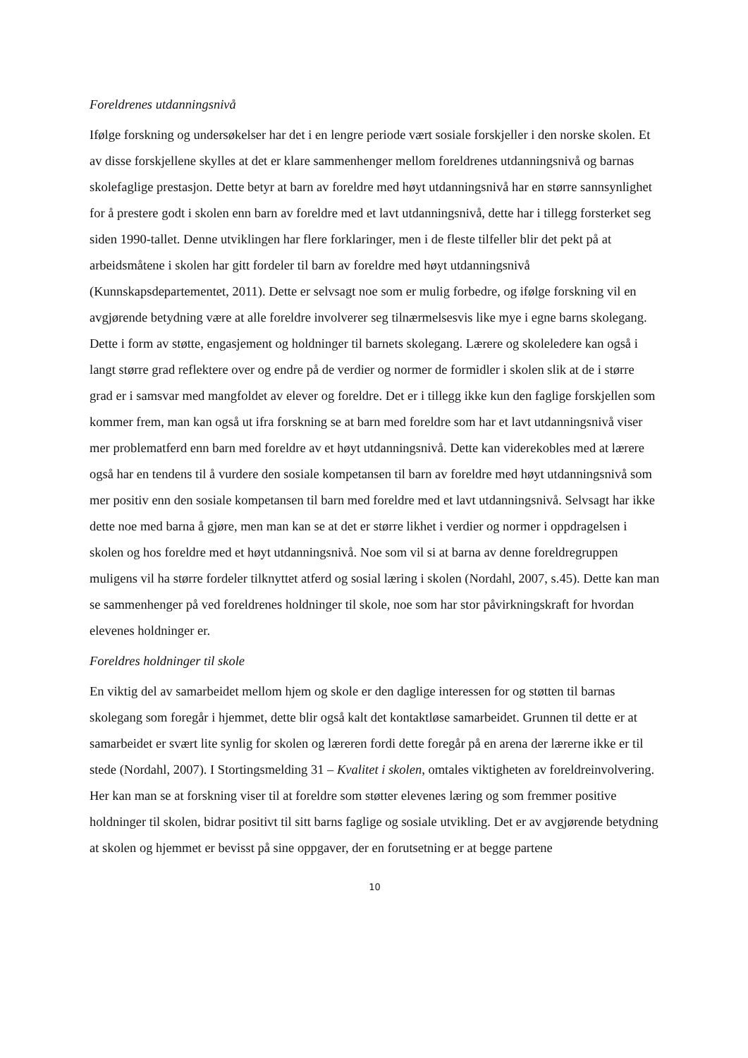Foreldrenes utdanningsnivå
Ifølge forskning og undersøkelser har det i en lengre periode vært sosiale forskjeller i den norske skolen. Et av disse forskjellene skylles at det er klare sammenhenger mellom foreldrenes utdanningsnivå og barnas skolefaglige prestasjon. Dette betyr at barn av foreldre med høyt utdanningsnivå har en større sannsynlighet for å prestere godt i skolen enn barn av foreldre med et lavt utdanningsnivå, dette har i tillegg forsterket seg siden 1990-tallet. Denne utviklingen har flere forklaringer, men i de fleste tilfeller blir det pekt på at arbeidsmåtene i skolen har gitt fordeler til barn av foreldre med høyt utdanningsnivå (Kunnskapsdepartementet, 2011). Dette er selvsagt noe som er mulig forbedre, og ifølge forskning vil en avgjørende betydning være at alle foreldre involverer seg tilnærmelsesvis like mye i egne barns skolegang. Dette i form av støtte, engasjement og holdninger til barnets skolegang. Lærere og skoleledere kan også i langt større grad reflektere over og endre på de verdier og normer de formidler i skolen slik at de i større grad er i samsvar med mangfoldet av elever og foreldre. Det er i tillegg ikke kun den faglige forskjellen som kommer frem, man kan også ut ifra forskning se at barn med foreldre som har et lavt utdanningsnivå viser mer problematferd enn barn med foreldre av et høyt utdanningsnivå. Dette kan viderekobles med at lærere også har en tendens til å vurdere den sosiale kompetansen til barn av foreldre med høyt utdanningsnivå som mer positiv enn den sosiale kompetansen til barn med foreldre med et lavt utdanningsnivå. Selvsagt har ikke dette noe med barna å gjøre, men man kan se at det er større likhet i verdier og normer i oppdragelsen i skolen og hos foreldre med et høyt utdanningsnivå. Noe som vil si at barna av denne foreldregruppen muligens vil ha større fordeler tilknyttet atferd og sosial læring i skolen (Nordahl, 2007, s.45). Dette kan man se sammenhenger på ved foreldrenes holdninger til skole, noe som har stor påvirkningskraft for hvordan elevenes holdninger er.
Foreldres holdninger til skole
En viktig del av samarbeidet mellom hjem og skole er den daglige interessen for og støtten til barnas skolegang som foregår i hjemmet, dette blir også kalt det kontaktløse samarbeidet. Grunnen til dette er at samarbeidet er svært lite synlig for skolen og læreren fordi dette foregår på en arena der lærerne ikke er til stede (Nordahl, 2007). I Stortingsmelding 31 – Kvalitet i skolen, omtales viktigheten av foreldreinvolvering. Her kan man se at forskning viser til at foreldre som støtter elevenes læring og som fremmer positive holdninger til skolen, bidrar positivt til sitt barns faglige og sosiale utvikling. Det er av avgjørende betydning at skolen og hjemmet er bevisst på sine oppgaver, der en forutsetning er at begge partene
10